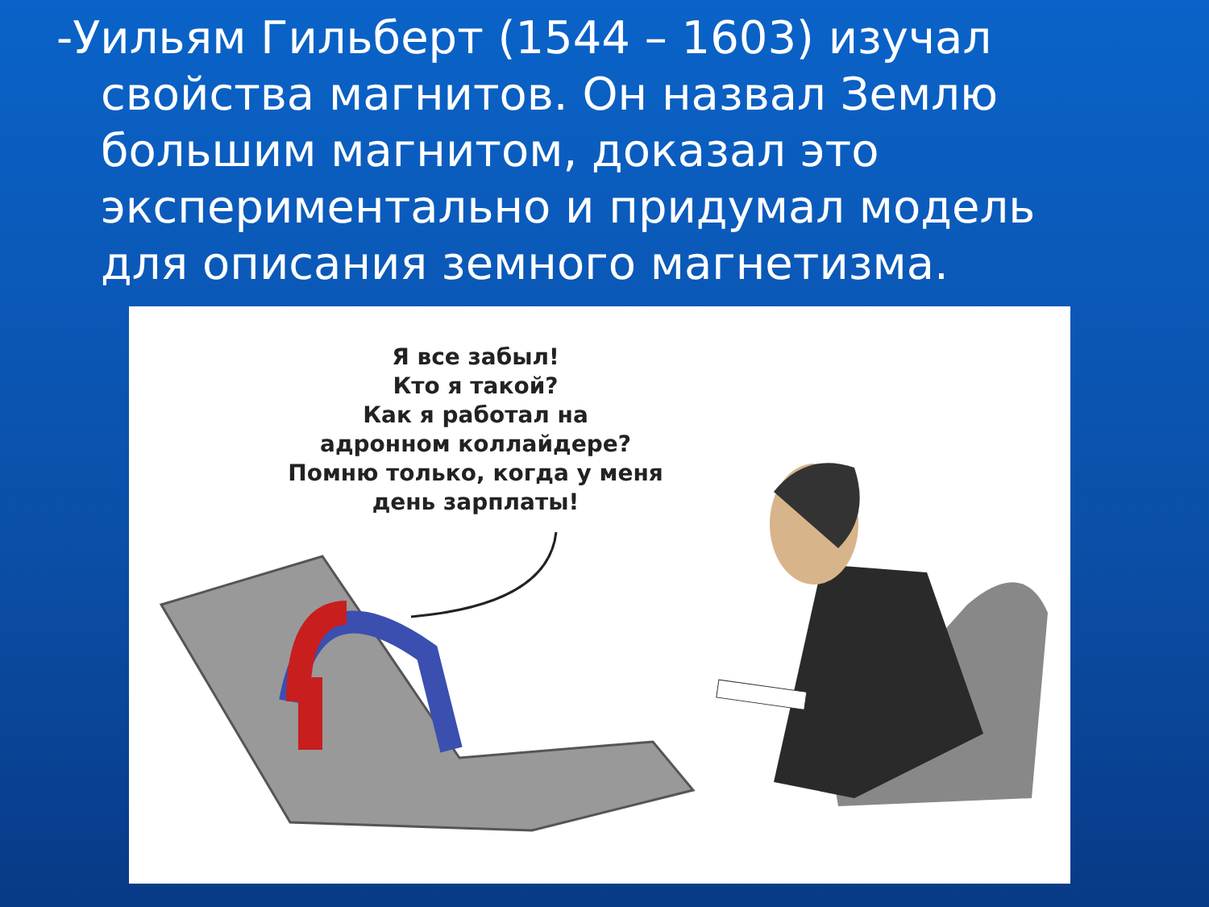-Уильям Гильберт (1544 – 1603) изучал свойства магнитов. Он назвал Землю большим магнитом, доказал это экспериментально и придумал модель для описания земного магнетизма.
Я все забыл!
Кто я такой?
Как я работал на
адронном коллайдере?
Помню только, когда у меня
день зарплаты!